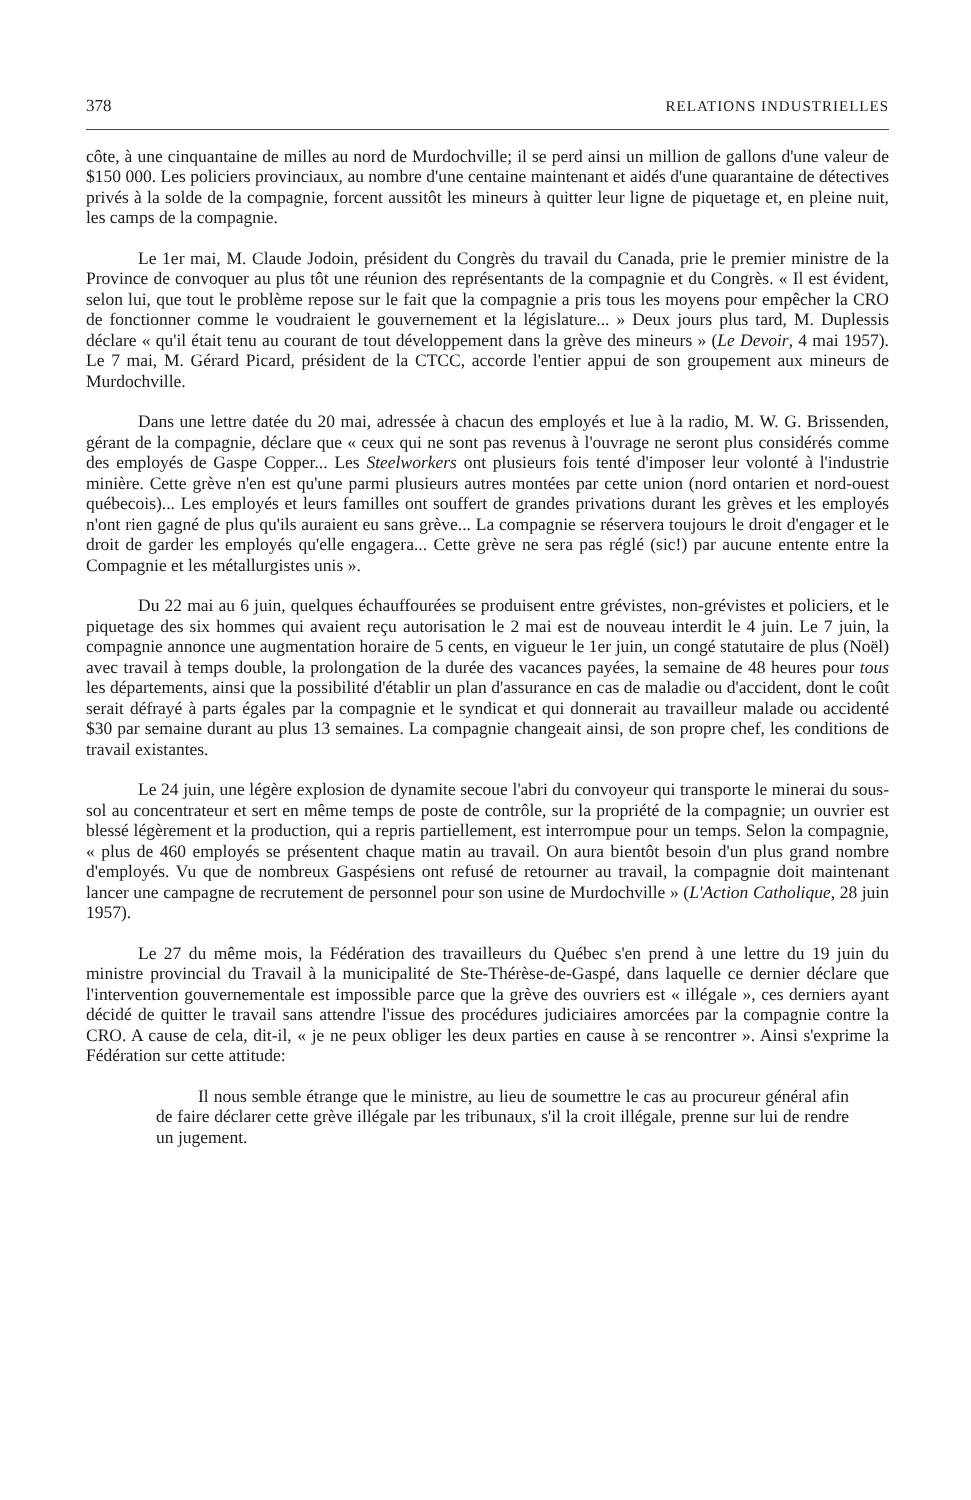378 RELATIONS INDUSTRIELLES
côte, à une cinquantaine de milles au nord de Murdochville; il se perd ainsi un million de gallons d'une valeur de $150 000. Les policiers provinciaux, au nombre d'une centaine maintenant et aidés d'une quarantaine de détectives privés à la solde de la compagnie, forcent aussitôt les mineurs à quitter leur ligne de piquetage et, en pleine nuit, les camps de la compagnie.
Le 1er mai, M. Claude Jodoin, président du Congrès du travail du Canada, prie le premier ministre de la Province de convoquer au plus tôt une réunion des représentants de la compagnie et du Congrès. « Il est évident, selon lui, que tout le problème repose sur le fait que la compagnie a pris tous les moyens pour empêcher la CRO de fonctionner comme le voudraient le gouvernement et la législature... » Deux jours plus tard, M. Duplessis déclare « qu'il était tenu au courant de tout développement dans la grève des mineurs » (Le Devoir, 4 mai 1957). Le 7 mai, M. Gérard Picard, président de la CTCC, accorde l'entier appui de son groupement aux mineurs de Murdochville.
Dans une lettre datée du 20 mai, adressée à chacun des employés et lue à la radio, M. W. G. Brissenden, gérant de la compagnie, déclare que « ceux qui ne sont pas revenus à l'ouvrage ne seront plus considérés comme des employés de Gaspe Copper... Les Steelworkers ont plusieurs fois tenté d'imposer leur volonté à l'industrie minière. Cette grève n'en est qu'une parmi plusieurs autres montées par cette union (nord ontarien et nord-ouest québecois)... Les employés et leurs familles ont souffert de grandes privations durant les grèves et les employés n'ont rien gagné de plus qu'ils auraient eu sans grève... La compagnie se réservera toujours le droit d'engager et le droit de garder les employés qu'elle engagera... Cette grève ne sera pas réglé (sic!) par aucune entente entre la Compagnie et les métallurgistes unis ».
Du 22 mai au 6 juin, quelques échauffourées se produisent entre grévistes, non-grévistes et policiers, et le piquetage des six hommes qui avaient reçu autorisation le 2 mai est de nouveau interdit le 4 juin. Le 7 juin, la compagnie annonce une augmentation horaire de 5 cents, en vigueur le 1er juin, un congé statutaire de plus (Noël) avec travail à temps double, la prolongation de la durée des vacances payées, la semaine de 48 heures pour tous les départements, ainsi que la possibilité d'établir un plan d'assurance en cas de maladie ou d'accident, dont le coût serait défrayé à parts égales par la compagnie et le syndicat et qui donnerait au travailleur malade ou accidenté $30 par semaine durant au plus 13 semaines. La compagnie changeait ainsi, de son propre chef, les conditions de travail existantes.
Le 24 juin, une légère explosion de dynamite secoue l'abri du convoyeur qui transporte le minerai du sous-sol au concentrateur et sert en même temps de poste de contrôle, sur la propriété de la compagnie; un ouvrier est blessé légèrement et la production, qui a repris partiellement, est interrompue pour un temps. Selon la compagnie, « plus de 460 employés se présentent chaque matin au travail. On aura bientôt besoin d'un plus grand nombre d'employés. Vu que de nombreux Gaspésiens ont refusé de retourner au travail, la compagnie doit maintenant lancer une campagne de recrutement de personnel pour son usine de Murdochville » (L'Action Catholique, 28 juin 1957).
Le 27 du même mois, la Fédération des travailleurs du Québec s'en prend à une lettre du 19 juin du ministre provincial du Travail à la municipalité de Ste-Thérèse-de-Gaspé, dans laquelle ce dernier déclare que l'intervention gouvernementale est impossible parce que la grève des ouvriers est « illégale », ces derniers ayant décidé de quitter le travail sans attendre l'issue des procédures judiciaires amorcées par la compagnie contre la CRO. A cause de cela, dit-il, « je ne peux obliger les deux parties en cause à se rencontrer ». Ainsi s'exprime la Fédération sur cette attitude:
Il nous semble étrange que le ministre, au lieu de soumettre le cas au procureur général afin de faire déclarer cette grève illégale par les tribunaux, s'il la croit illégale, prenne sur lui de rendre un jugement.